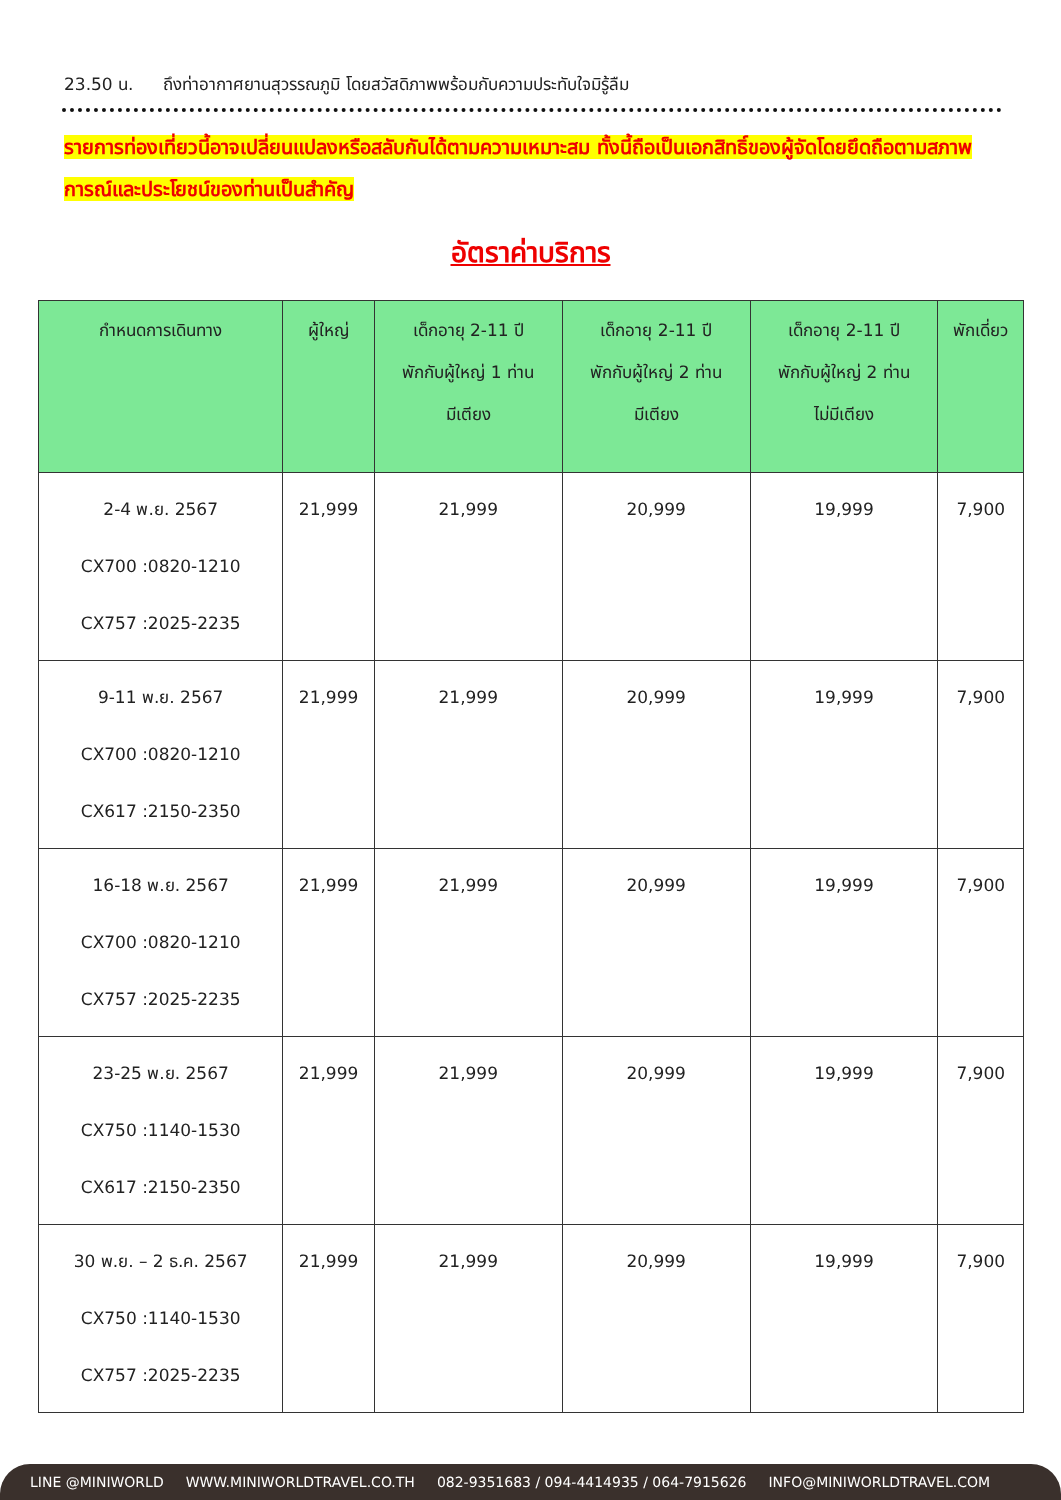23.50 น. ถึงท่าอากาศยานสุวรรณภูมิ โดยสวัสดิภาพพร้อมกับความประทับใจมิรู้ลืม
รายการท่องเที่ยวนี้อาจเปลี่ยนแปลงหรือสลับกันได้ตามความเหมาะสม ทั้งนี้ถือเป็นเอกสิทธิ์ของผู้จัดโดยยึดถือตามสภาพการณ์และประโยชน์ของท่านเป็นสำคัญ
อัตราค่าบริการ
| กำหนดการเดินทาง | ผู้ใหญ่ | เด็กอายุ 2-11 ปี พักกับผู้ใหญ่ 1 ท่าน มีเตียง | เด็กอายุ 2-11 ปี พักกับผู้ใหญ่ 2 ท่าน มีเตียง | เด็กอายุ 2-11 ปี พักกับผู้ใหญ่ 2 ท่าน ไม่มีเตียง | พักเดี่ยว |
| --- | --- | --- | --- | --- | --- |
| 2-4 พ.ย. 2567 CX700 :0820-1210 CX757 :2025-2235 | 21,999 | 21,999 | 20,999 | 19,999 | 7,900 |
| 9-11 พ.ย. 2567 CX700 :0820-1210 CX617 :2150-2350 | 21,999 | 21,999 | 20,999 | 19,999 | 7,900 |
| 16-18 พ.ย. 2567 CX700 :0820-1210 CX757 :2025-2235 | 21,999 | 21,999 | 20,999 | 19,999 | 7,900 |
| 23-25 พ.ย. 2567 CX750 :1140-1530 CX617 :2150-2350 | 21,999 | 21,999 | 20,999 | 19,999 | 7,900 |
| 30 พ.ย. – 2 ธ.ค. 2567 CX750 :1140-1530 CX757 :2025-2235 | 21,999 | 21,999 | 20,999 | 19,999 | 7,900 |
LINE @MINIWORLD WWW.MINIWORLDTRAVEL.CO.TH 082-9351683 / 094-4414935 / 064-7915626 INFO@MINIWORLDTRAVEL.COM